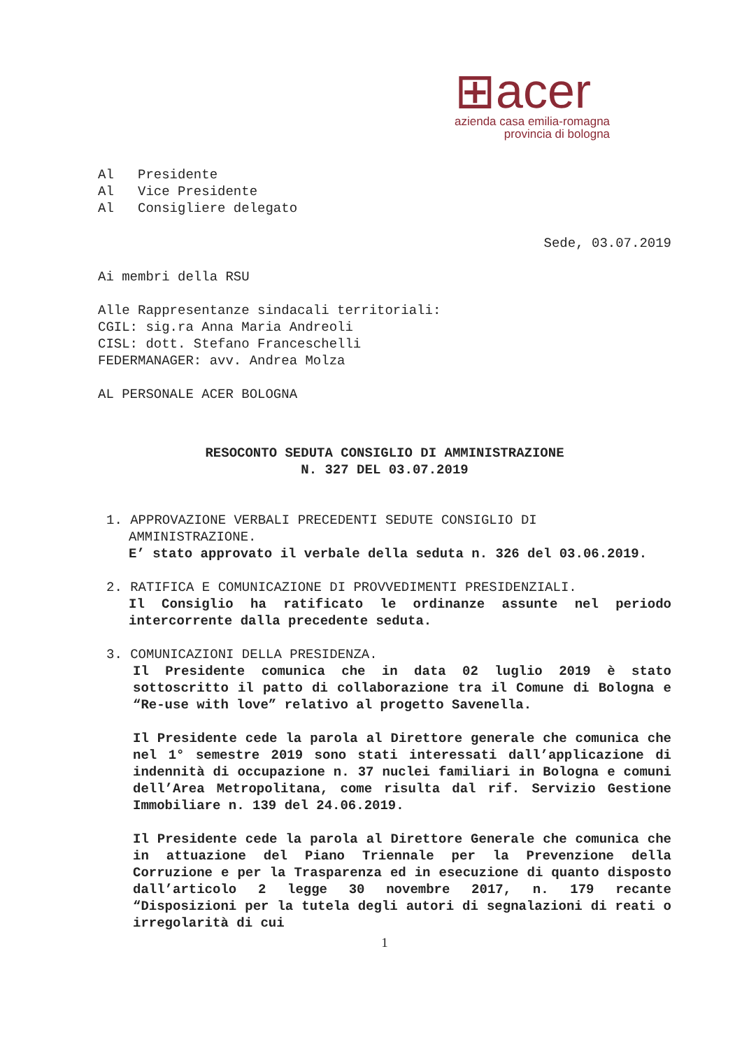⊞acer
azienda casa emilia-romagna
provincia di bologna
Al Presidente
Al Vice Presidente
Al Consigliere delegato
Sede, 03.07.2019
Ai membri della RSU
Alle Rappresentanze sindacali territoriali:
CGIL: sig.ra Anna Maria Andreoli
CISL: dott. Stefano Franceschelli
FEDERMANAGER: avv. Andrea Molza
AL PERSONALE ACER BOLOGNA
RESOCONTO SEDUTA CONSIGLIO DI AMMINISTRAZIONE
N. 327 DEL 03.07.2019
1. APPROVAZIONE VERBALI PRECEDENTI SEDUTE CONSIGLIO DI
AMMINISTRAZIONE.
E’ stato approvato il verbale della seduta n. 326 del 03.06.2019.
2. RATIFICA E COMUNICAZIONE DI PROVVEDIMENTI PRESIDENZIALI.
Il Consiglio ha ratificato le ordinanze assunte nel periodo intercorrente dalla precedente seduta.
3. COMUNICAZIONI DELLA PRESIDENZA.
Il Presidente comunica che in data 02 luglio 2019 è stato sottoscritto il patto di collaborazione tra il Comune di Bologna e “Re-use with love” relativo al progetto Savenella.
Il Presidente cede la parola al Direttore generale che comunica che nel 1° semestre 2019 sono stati interessati dall’applicazione di indennità di occupazione n. 37 nuclei familiari in Bologna e comuni dell’Area Metropolitana, come risulta dal rif. Servizio Gestione Immobiliare n. 139 del 24.06.2019.
Il Presidente cede la parola al Direttore Generale che comunica che in attuazione del Piano Triennale per la Prevenzione della Corruzione e per la Trasparenza ed in esecuzione di quanto disposto dall’articolo 2 legge 30 novembre 2017, n. 179 recante “Disposizioni per la tutela degli autori di segnalazioni di reati o irregolarità di cui
1